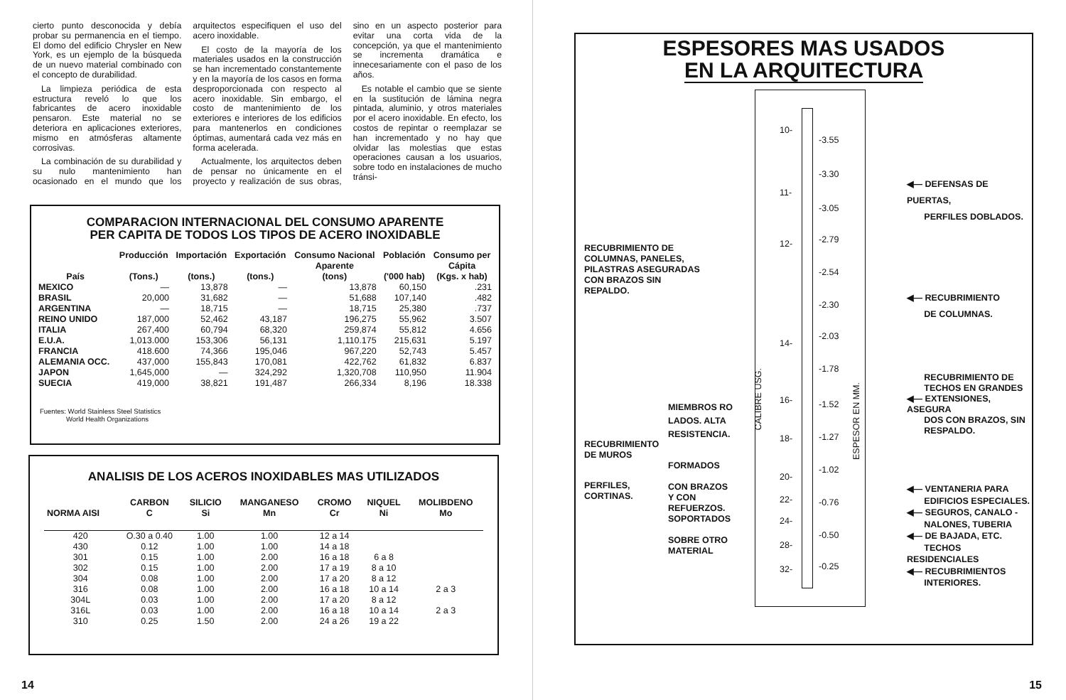cierto punto desconocida y debía probar su permanencia en el tiempo. El domo del edificio Chrysler en New York, es un ejemplo de la búsqueda de un nuevo material combinado con el concepto de durabilidad.
La limpieza periódica de esta estructura reveló lo que los fabricantes de acero inoxidable pensaron. Este material no se deteriora en aplicaciones exteriores, mismo en atmósferas altamente corrosivas.
La combinación de su durabilidad y su nulo mantenimiento han ocasionado en el mundo que los arquitectos especifiquen el uso del acero inoxidable.
El costo de la mayoría de los materiales usados en la construcción se han incrementado constantemente y en la mayoría de los casos en forma desproporcionada con respecto al acero inoxidable. Sin embargo, el costo de mantenimiento de los exteriores e interiores de los edificios para mantenerlos en condiciones óptimas, aumentará cada vez más en forma acelerada.
Actualmente, los arquitectos deben de pensar no únicamente en el proyecto y realización de sus obras, sino en un aspecto posterior para evitar una corta vida de la concepción, ya que el mantenimiento se incrementa dramática e innecesariamente con el paso de los años.
Es notable el cambio que se siente en la sustitución de lámina negra pintada, aluminio, y otros materiales por el acero inoxidable. En efecto, los costos de repintar o reemplazar se han incrementado y no hay que olvidar las molestias que estas operaciones causan a los usuarios, sobre todo en instalaciones de mucho tránsi-
COMPARACION INTERNACIONAL DEL CONSUMO APARENTE
PER CAPITA DE TODOS LOS TIPOS DE ACERO INOXIDABLE
| País | Producción (Tons.) | Importación (tons.) | Exportación (tons.) | Consumo Nacional Aparente (tons) | Población ('000 hab) | Consumo per Cápita (Kgs. x hab) |
| --- | --- | --- | --- | --- | --- | --- |
| MEXICO | — | 13,878 | — | 13,878 | 60,150 | .231 |
| BRASIL | 20,000 | 31,682 | — | 51,688 | 107,140 | .482 |
| ARGENTINA | — | 18,715 | — | 18,715 | 25,380 | .737 |
| REINO UNIDO | 187,000 | 52,462 | 43,187 | 196,275 | 55,962 | 3.507 |
| ITALIA | 267,400 | 60,794 | 68,320 | 259,874 | 55,812 | 4.656 |
| E.U.A. | 1,013.000 | 153,306 | 56,131 | 1,110.175 | 215,631 | 5.197 |
| FRANCIA | 418.600 | 74,366 | 195,046 | 967,220 | 52,743 | 5.457 |
| ALEMANIA OCC. | 437,000 | 155,843 | 170,081 | 422,762 | 61,832 | 6.837 |
| JAPON | 1,645,000 | — | 324,292 | 1,320,708 | 110,950 | 11.904 |
| SUECIA | 419,000 | 38,821 | 191,487 | 266,334 | 8,196 | 18.338 |
Fuentes: World Stainless Steel Statistics
World Health Organizations
ANALISIS DE LOS ACEROS INOXIDABLES MAS UTILIZADOS
| NORMA AISI | CARBON C | SILICIO Si | MANGANESO Mn | CROMO Cr | NIQUEL Ni | MOLIBDENO Mo |
| --- | --- | --- | --- | --- | --- | --- |
| 420 | O.30 a 0.40 | 1.00 | 1.00 | 12 a 14 | | |
| 430 | 0.12 | 1.00 | 1.00 | 14 a 18 | | |
| 301 | 0.15 | 1.00 | 2.00 | 16 a 18 | 6 a 8 | |
| 302 | 0.15 | 1.00 | 2.00 | 17 a 19 | 8 a 10 | |
| 304 | 0.08 | 1.00 | 2.00 | 17 a 20 | 8 a 12 | |
| 316 | 0.08 | 1.00 | 2.00 | 16 a 18 | 10 a 14 | 2 a 3 |
| 304L | 0.03 | 1.00 | 2.00 | 17 a 20 | 8 a 12 | |
| 316L | 0.03 | 1.00 | 2.00 | 16 a 18 | 10 a 14 | 2 a 3 |
| 310 | 0.25 | 1.50 | 2.00 | 24 a 26 | 19 a 22 | |
14
ESPESORES MAS USADOS
EN LA ARQUITECTURA
10-
11-
12-
14-
16-
18-
20-
22-
24-
28-
32-
-3.55
-3.30
-3.05
-2.79
-2.54
-2.30
-2.03
-1.78
-1.52
-1.27
-1.02
-0.76
-0.50
-0.25
CALIBRE USG.
ESPESOR EN MM.
RECUBRIMIENTO DE
COLUMNAS, PANELES,
PILASTRAS ASEGURADAS
CON BRAZOS SIN
REPALDO.
RECUBRIMIENTO
DE MUROS
PERFILES,
CORTINAS.
MIEMBROS RO
LADOS. ALTA
RESISTENCIA.
FORMADOS
CON BRAZOS
Y CON
REFUERZOS.
SOPORTADOS
SOBRE OTRO
MATERIAL
◀— DEFENSAS DE PUERTAS,
PERFILES DOBLADOS.
◀— RECUBRIMIENTO
DE COLUMNAS.
RECUBRIMIENTO DE
TECHOS EN GRANDES
◀— EXTENSIONES, ASEGURA
DOS CON BRAZOS, SIN
RESPALDO.
◀— VENTANERIA PARA
EDIFICIOS ESPECIALES.
◀— SEGUROS, CANALO -
NALONES, TUBERIA
◀— DE BAJADA, ETC.
TECHOS RESIDENCIALES
◀— RECUBRIMIENTOS
INTERIORES.
15